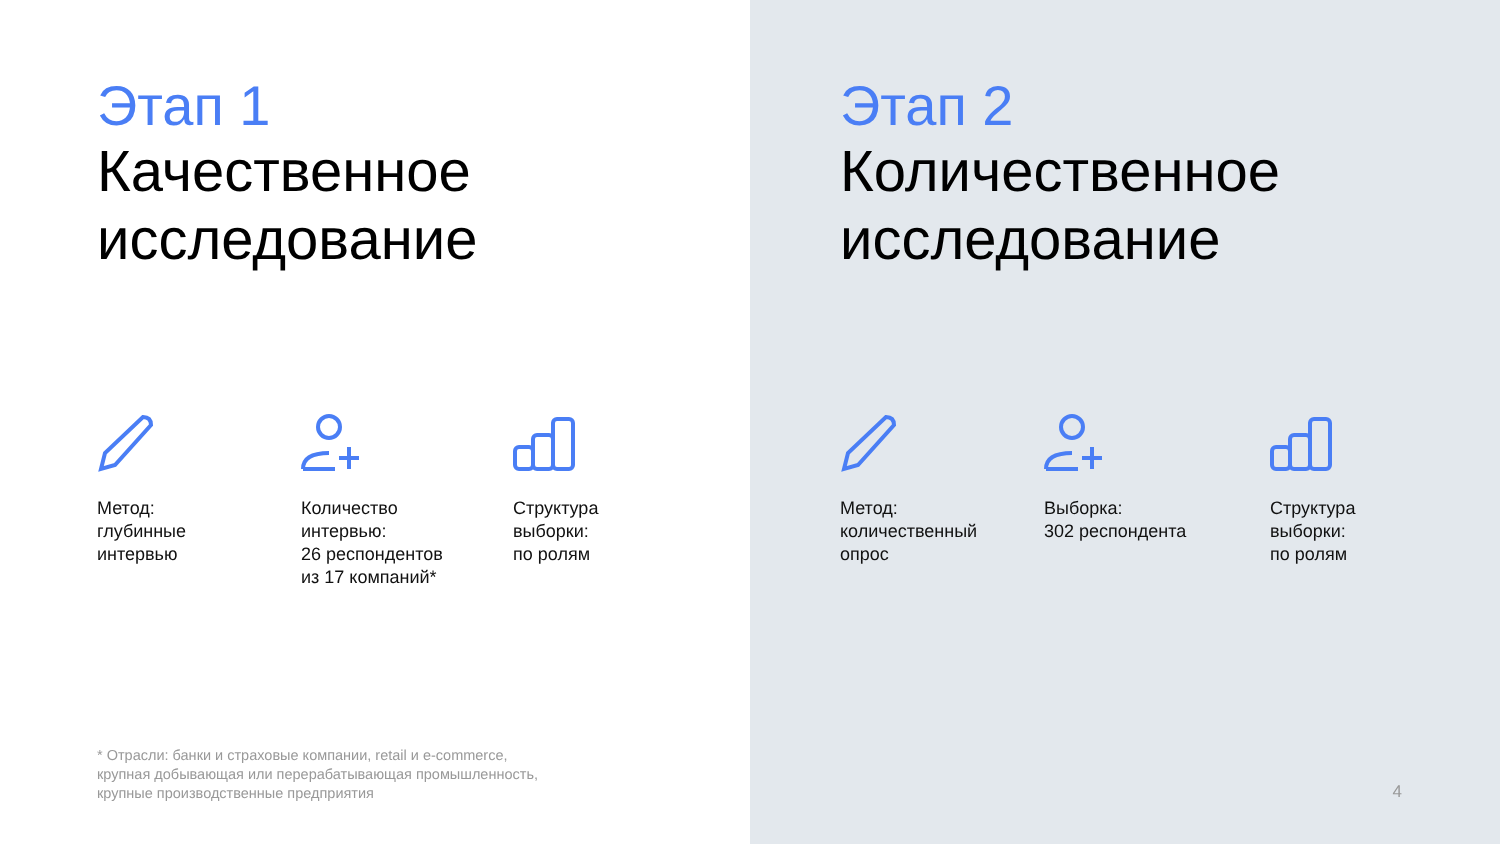Этап 1
Качественное
исследование
Метод:
глубинные
интервью
Количество
интервью:
26 респондентов
из 17 компаний*
Структура
выборки:
по ролям
* Отрасли: банки и страховые компании, retail и e-commerce,
крупная добывающая или перерабатывающая промышленность,
крупные производственные предприятия
Этап 2
Количественное
исследование
Метод:
количественный
опрос
Выборка:
302 респондента
Структура
выборки:
по ролям
4